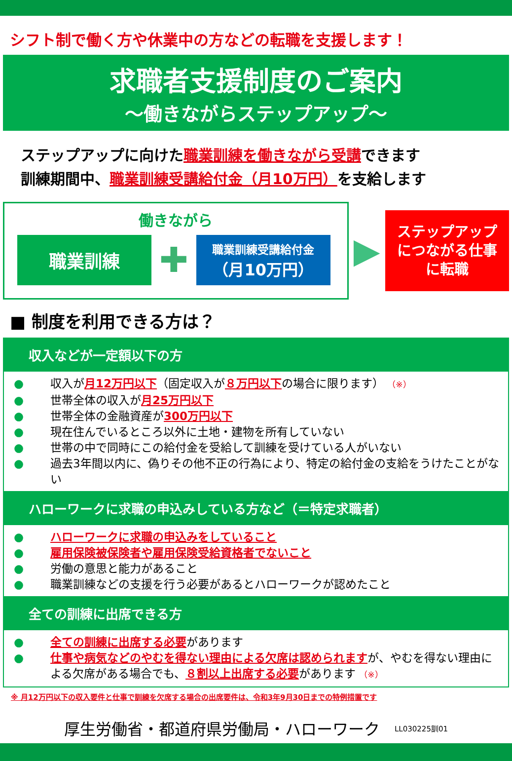シフト制で働く方や休業中の方などの転職を支援します！
求職者支援制度のご案内
～働きながらステップアップ～
ステップアップに向けた職業訓練を働きながら受講できます
訓練期間中、職業訓練受講給付金（月10万円）を支給します
働きながら
職業訓練
✚
職業訓練受講給付金
（月10万円）
▶
ステップアップ
につながる仕事
に転職
■ 制度を利用できる方は？
収入などが一定額以下の方
● 収入が月12万円以下（固定収入が８万円以下の場合に限ります） （※）
● 世帯全体の収入が月25万円以下
● 世帯全体の金融資産が300万円以下
● 現在住んでいるところ以外に土地・建物を所有していない
● 世帯の中で同時にこの給付金を受給して訓練を受けている人がいない
● 過去3年間以内に、偽りその他不正の行為により、特定の給付金の支給をうけたことがない
ハローワークに求職の申込みしている方など（＝特定求職者）
● ハローワークに求職の申込みをしていること
● 雇用保険被保険者や雇用保険受給資格者でないこと
● 労働の意思と能力があること
● 職業訓練などの支援を行う必要があるとハローワークが認めたこと
全ての訓練に出席できる方
● 全ての訓練に出席する必要があります
● 仕事や病気などのやむを得ない理由による欠席は認められますが、やむを得ない理由による欠席がある場合でも、８割以上出席する必要があります （※）
※ 月12万円以下の収入要件と仕事で訓練を欠席する場合の出席要件は、令和3年9月30日までの特例措置です
厚生労働省・都道府県労働局・ハローワーク LL030225訓01